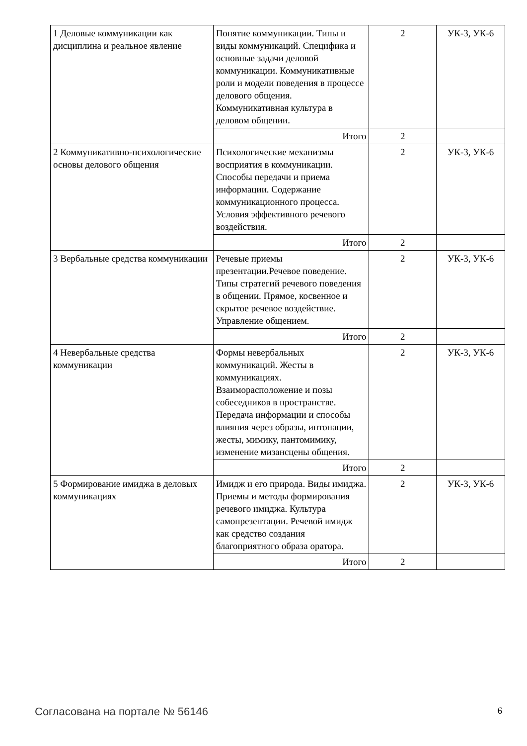| 1 Деловые коммуникации как дисциплина и реальное явление | Понятие коммуникации. Типы и виды коммуникаций. Специфика и основные задачи деловой коммуникации. Коммуникативные роли и модели поведения в процессе делового общения. Коммуникативная культура в деловом общении. | 2 | УК-3, УК-6 |
| | Итого | 2 | |
| 2 Коммуникативно-психологические основы делового общения | Психологические механизмы восприятия в коммуникации. Способы передачи и приема информации. Содержание коммуникационного процесса. Условия эффективного речевого воздействия. | 2 | УК-3, УК-6 |
| | Итого | 2 | |
| 3 Вербальные средства коммуникации | Речевые приемы презентации.Речевое поведение. Типы стратегий речевого поведения в общении. Прямое, косвенное и скрытое речевое воздействие. Управление общением. | 2 | УК-3, УК-6 |
| | Итого | 2 | |
| 4 Невербальные средства коммуникации | Формы невербальных коммуникаций. Жесты в коммуникациях. Взаиморасположение и позы собеседников в пространстве. Передача информации и способы влияния через образы, интонации, жесты, мимику, пантомимику, изменение мизансцены общения. | 2 | УК-3, УК-6 |
| | Итого | 2 | |
| 5 Формирование имиджа в деловых коммуникациях | Имидж и его природа. Виды имиджа. Приемы и методы формирования речевого имиджа. Культура самопрезентации. Речевой имидж как средство создания благоприятного образа оратора. | 2 | УК-3, УК-6 |
| | Итого | 2 | |
Согласована на портале № 56146 6